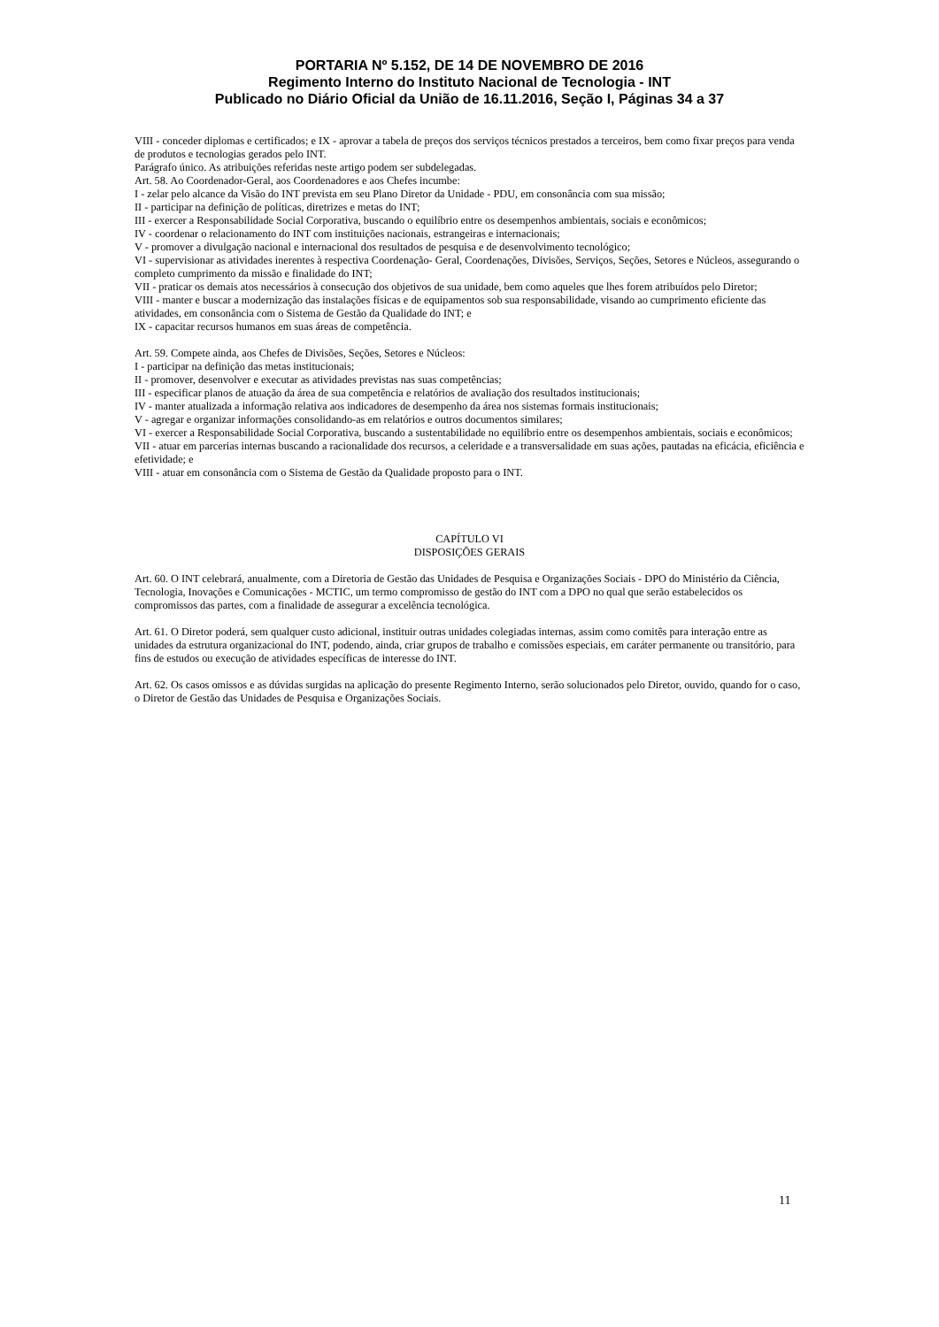PORTARIA Nº 5.152, DE 14 DE NOVEMBRO DE 2016
Regimento Interno do Instituto Nacional de Tecnologia - INT
Publicado no Diário Oficial da União de 16.11.2016, Seção I, Páginas 34 a 37
VIII - conceder diplomas e certificados; e IX - aprovar a tabela de preços dos serviços técnicos prestados a terceiros, bem como fixar preços para venda de produtos e tecnologias gerados pelo INT.
Parágrafo único. As atribuições referidas neste artigo podem ser subdelegadas.
Art. 58. Ao Coordenador-Geral, aos Coordenadores e aos Chefes incumbe:
I - zelar pelo alcance da Visão do INT prevista em seu Plano Diretor da Unidade - PDU, em consonância com sua missão;
II - participar na definição de políticas, diretrizes e metas do INT;
III - exercer a Responsabilidade Social Corporativa, buscando o equilíbrio entre os desempenhos ambientais, sociais e econômicos;
IV - coordenar o relacionamento do INT com instituições nacionais, estrangeiras e internacionais;
V - promover a divulgação nacional e internacional dos resultados de pesquisa e de desenvolvimento tecnológico;
VI - supervisionar as atividades inerentes à respectiva Coordenação- Geral, Coordenações, Divisões, Serviços, Seções, Setores e Núcleos, assegurando o completo cumprimento da missão e finalidade do INT;
VII - praticar os demais atos necessários à consecução dos objetivos de sua unidade, bem como aqueles que lhes forem atribuídos pelo Diretor;
VIII - manter e buscar a modernização das instalações físicas e de equipamentos sob sua responsabilidade, visando ao cumprimento eficiente das atividades, em consonância com o Sistema de Gestão da Qualidade do INT; e
IX - capacitar recursos humanos em suas áreas de competência.
Art. 59. Compete ainda, aos Chefes de Divisões, Seções, Setores e Núcleos:
I - participar na definição das metas institucionais;
II - promover, desenvolver e executar as atividades previstas nas suas competências;
III - especificar planos de atuação da área de sua competência e relatórios de avaliação dos resultados institucionais;
IV - manter atualizada a informação relativa aos indicadores de desempenho da área nos sistemas formais institucionais;
V - agregar e organizar informações consolidando-as em relatórios e outros documentos similares;
VI - exercer a Responsabilidade Social Corporativa, buscando a sustentabilidade no equilíbrio entre os desempenhos ambientais, sociais e econômicos;
VII - atuar em parcerias internas buscando a racionalidade dos recursos, a celeridade e a transversalidade em suas ações, pautadas na eficácia, eficiência e efetividade; e
VIII - atuar em consonância com o Sistema de Gestão da Qualidade proposto para o INT.
CAPÍTULO VI
DISPOSIÇÕES GERAIS
Art. 60. O INT celebrará, anualmente, com a Diretoria de Gestão das Unidades de Pesquisa e Organizações Sociais - DPO do Ministério da Ciência, Tecnologia, Inovações e Comunicações - MCTIC, um termo compromisso de gestão do INT com a DPO no qual que serão estabelecidos os compromissos das partes, com a finalidade de assegurar a excelência tecnológica.
Art. 61. O Diretor poderá, sem qualquer custo adicional, instituir outras unidades colegiadas internas, assim como comitês para interação entre as unidades da estrutura organizacional do INT, podendo, ainda, criar grupos de trabalho e comissões especiais, em caráter permanente ou transitório, para fins de estudos ou execução de atividades específicas de interesse do INT.
Art. 62. Os casos omissos e as dúvidas surgidas na aplicação do presente Regimento Interno, serão solucionados pelo Diretor, ouvido, quando for o caso, o Diretor de Gestão das Unidades de Pesquisa e Organizações Sociais.
11